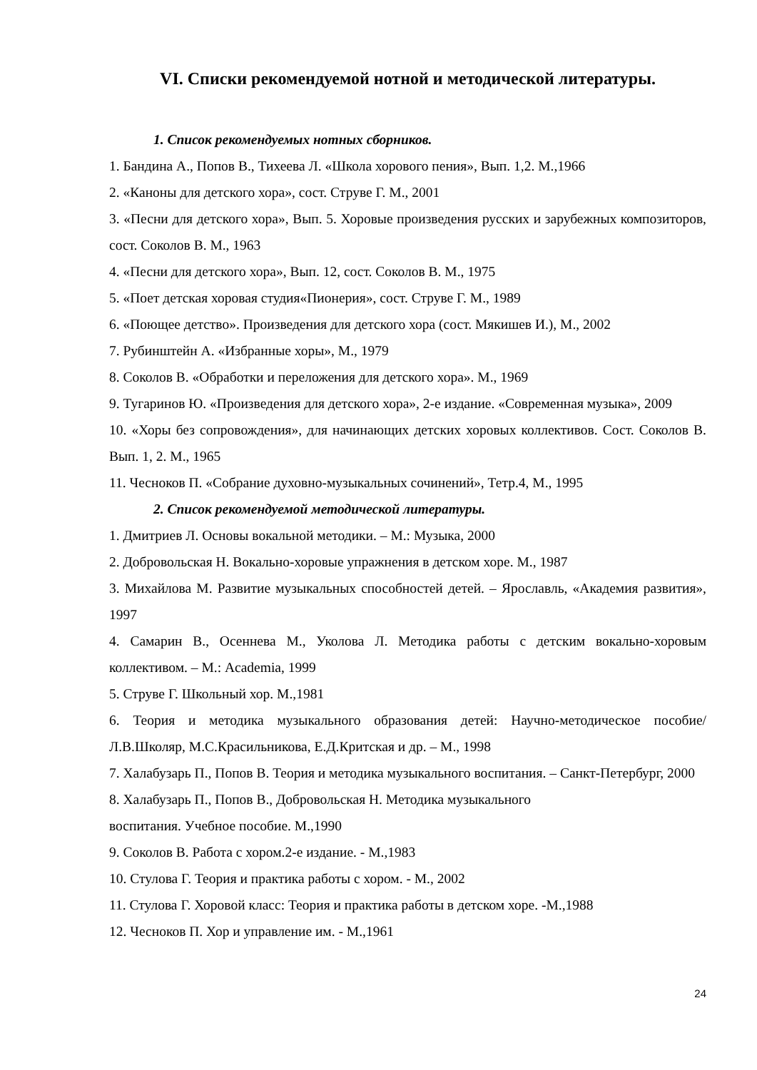VI. Списки рекомендуемой нотной и методической литературы.
1. Список рекомендуемых нотных сборников.
1. Бандина А., Попов В., Тихеева Л. «Школа хорового пения», Вып. 1,2. М.,1966
2. «Каноны для детского хора», сост. Струве Г. М., 2001
3. «Песни для детского хора», Вып. 5. Хоровые произведения русских и зарубежных композиторов, сост. Соколов В. М., 1963
4. «Песни для детского хора», Вып. 12, сост. Соколов В. М., 1975
5. «Поет детская хоровая студия«Пионерия», сост. Струве Г. М., 1989
6. «Поющее детство». Произведения для детского хора (сост. Мякишев И.), М., 2002
7. Рубинштейн А. «Избранные хоры», М., 1979
8. Соколов В. «Обработки и переложения для детского хора». М., 1969
9. Тугаринов Ю. «Произведения для детского хора», 2-е издание. «Современная музыка», 2009
10. «Хоры без сопровождения», для начинающих детских хоровых коллективов. Сост. Соколов В. Вып. 1, 2. М., 1965
11. Чесноков П. «Собрание духовно-музыкальных сочинений», Тетр.4, М., 1995
2. Список рекомендуемой методической литературы.
1. Дмитриев Л. Основы вокальной методики. – М.: Музыка, 2000
2. Добровольская Н. Вокально-хоровые упражнения в детском хоре. М., 1987
3. Михайлова М. Развитие музыкальных способностей детей. – Ярославль, «Академия развития», 1997
4. Самарин В., Осеннева М., Уколова Л. Методика работы с детским вокально-хоровым коллективом. – М.: Academia, 1999
5. Струве Г. Школьный хор. М.,1981
6. Теория и методика музыкального образования детей: Научно-методическое пособие/ Л.В.Школяр, М.С.Красильникова, Е.Д.Критская и др. – М., 1998
7. Халабузарь П., Попов В. Теория и методика музыкального воспитания. – Санкт-Петербург, 2000
8. Халабузарь П., Попов В., Добровольская Н. Методика музыкального
воспитания. Учебное пособие. М.,1990
9. Соколов В. Работа с хором.2-е издание. - М.,1983
10. Стулова Г. Теория и практика работы с хором. - М., 2002
11. Стулова Г. Хоровой класс: Теория и практика работы в детском хоре. -М.,1988
12. Чесноков П. Хор и управление им. - М.,1961
24